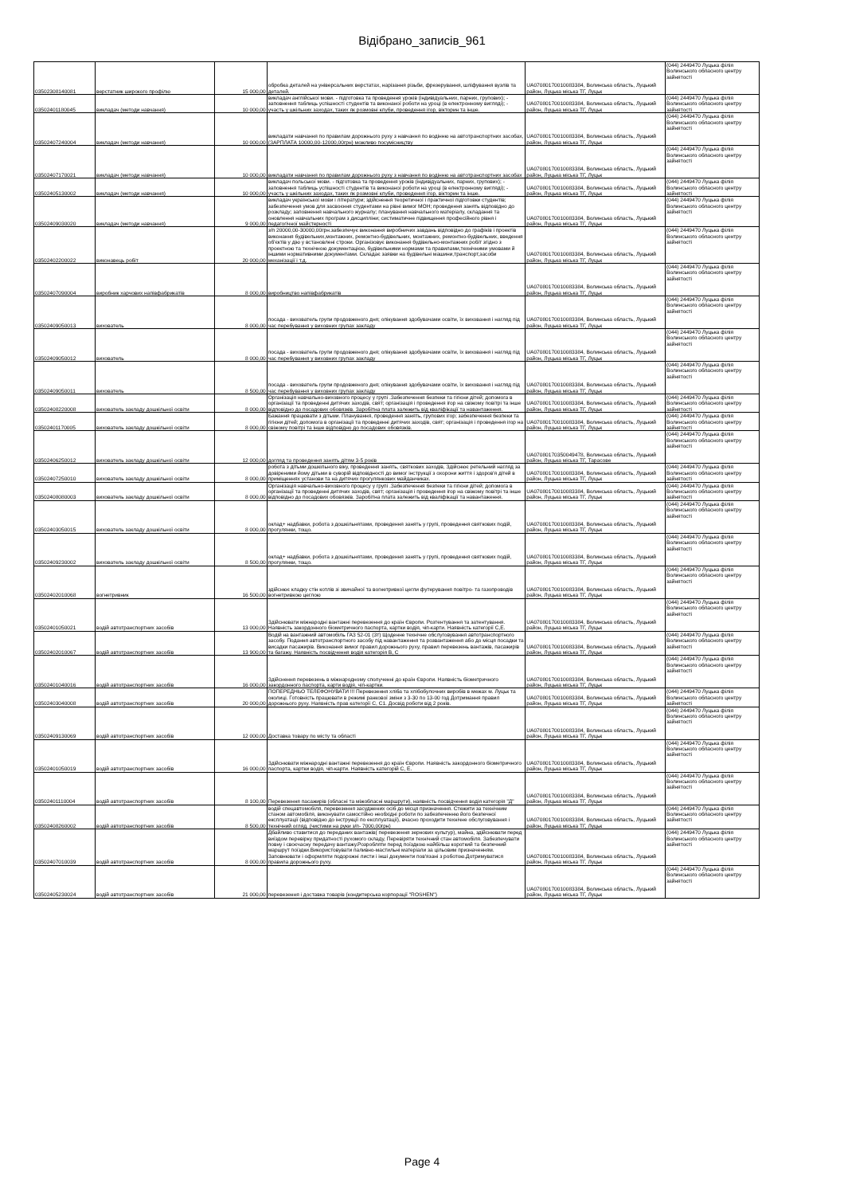Відібрано_записів_961
| 03502308140081 | верстатник широкого профілю | 15 000,00 | обробка деталей на універсальних верстатах, нарізання різьби, фрезерування, шліфування вузлів та деталей. | UA07080170010083384, Волинська область, Луцький район, Луцька міська ТГ, Луцьк | (044) 2449470 Луцька філія Волинського обласного центру зайнятості |
| 03502401180045 | викладач (методи навчання) | 10 000,00 | викладач англійської мови. - підготовка та проведення уроків (індивідуальних, парних, групових); - заповнення таблиць успішності студентів та виконаної роботи на уроці (в електронному вигляді); - участь у шкільних заходах, таких як розмовні клуби, проведення ігор, вікторин та інше. | UA07080170010083384, Волинська область, Луцький район, Луцька міська ТГ, Луцьк | (044) 2449470 Луцька філія Волинського обласного центру зайнятості |
| 03502407240004 | викладач (методи навчання) | 10 000,00 | викладати навчання по правилам дорожнього руху з навчання по водінню на автотранспортних засобах, (ЗАРПЛАТА 10000,00-12000,00грн) можливо посумісництву | UA07080170010083384, Волинська область, Луцький район, Луцька міська ТГ, Луцьк | (044) 2449470 Луцька філія Волинського обласного центру зайнятості |
| 03502407170021 | викладач (методи навчання) | 10 000,00 | викладати навчання по правилам дорожнього руху з навчання по водінню на автотранспортних засобах | UA07080170010083384, Волинська область, Луцький район, Луцька міська ТГ, Луцьк | (044) 2449470 Луцька філія Волинського обласного центру зайнятості |
| 03502405130002 | викладач (методи навчання) | 10 000,00 | викладач польської мови. - підготовка та проведення уроків (індивідуальних, парних, групових); - заповнення таблиць успішності студентів та виконаної роботи на уроці (в електронному вигляді); - участь у шкільних заходах, таких як розмовні клуби, проведення ігор, вікторин та інше. | UA07080170010083384, Волинська область, Луцький район, Луцька міська ТГ, Луцьк | (044) 2449470 Луцька філія Волинського обласного центру зайнятості |
| 03502409030020 | викладач (методи навчання) | 9 000,00 | викладач української мови і літератури; здійснення теоретичної і практичної підготовки студентів; забезпечення умов для засвоєння студентами на рівні вимог МОН; проведення занять відповідно до розкладу; заповнення навчального журналу; планування навчального матеріалу, складання та оновлення навчальних програм з дисципліни; систиматичне підвищення професійного рівня і педагогічної майстерності | UA07080170010083384, Волинська область, Луцький район, Луцька міська ТГ, Луцьк | (044) 2449470 Луцька філія Волинського обласного центру зайнятості |
| 03502402200022 | виконавець робіт | 20 000,00 | з/п 20000,00-30000,00грн.забезпечує виконання виробничих завдань відповідно до графіків і проектів виконання будівельних,монтажних, ремонтно-будівельних, монтажних, ремонтно-будівельних, введення об'єктів у дію у встановлені строки. Організовує виконання будівельно-монтажних робіт згідно з проектною та технічною документацією, будівельними нормами та правилами,технічними умовами й іншими нормативними документами. Складає заявки на будівельні машини,транспорт,засоби механізації і т.д. | UA07080170010083384, Волинська область, Луцький район, Луцька міська ТГ, Луцьк | (044) 2449470 Луцька філія Волинського обласного центру зайнятості |
| 03502407090004 | виробник харчових напівфабрикатів | 8 000,00 | виробництво напівфабрикатів | UA07080170010083384, Волинська область, Луцький район, Луцька міська ТГ, Луцьк | (044) 2449470 Луцька філія Волинського обласного центру зайнятості |
| 03502409050013 | вихователь | 8 000,00 | посада - вихователь групи продовженого дня; опікування здобувачами освіти, їх виховання і нагляд під час перебування у виховних групах закладу | UA07080170010083384, Волинська область, Луцький район, Луцька міська ТГ, Луцьк | (044) 2449470 Луцька філія Волинського обласного центру зайнятості |
| 03502409050012 | вихователь | 8 000,00 | посада - вихователь групи продовженого дня; опікування здобувачами освіти, їх виховання і нагляд під час перебування у виховних групах закладу | UA07080170010083384, Волинська область, Луцький район, Луцька міська ТГ, Луцьк | (044) 2449470 Луцька філія Волинського обласного центру зайнятості |
| 03502409050011 | вихователь | 8 500,00 | посада - вихователь групи продовженого дня; опікування здобувачами освіти, їх виховання і нагляд під час перебування у виховних групах закладу | UA07080170010083384, Волинська область, Луцький район, Луцька міська ТГ, Луцьк | (044) 2449470 Луцька філія Волинського обласного центру зайнятості |
| 03502408220008 | вихователь закладу дошкільної освіти | 8 000,00 | Організація навчально-виховного процесу у групі .Забезпечення безпеки та гігієни дітей; допомога в організації та проведенні дитячих заходів, свят; організація і проведення ігор на свіжому повітрі та інше відповідно до посадових обовязків. Заробітна плата залежить від кваліфікації та навантаження. | UA07080170010083384, Волинська область, Луцький район, Луцька міська ТГ, Луцьк | (044) 2449470 Луцька філія Волинського обласного центру зайнятості |
| 03502401170005 | вихователь закладу дошкільної освіти | 8 000,00 | Бажання працювати з дітьми. Планування, проведення занять, групових ігор; забезпечення безпеки та гігієни дітей; допомога в організації та проведенні дитячих заходів, свят; організація і проведення ігор на свіжому повітрі та інше відповідно до посадових обовязків. | UA07080170010083384, Волинська область, Луцький район, Луцька міська ТГ, Луцьк | (044) 2449470 Луцька філія Волинського обласного центру зайнятості |
| 03502406250012 | вихователь закладу дошкільної освіти | 12 000,00 | догляд та проведення занять дітям 3-5 років | UA07080170350049478, Волинська область, Луцький район, Луцька міська ТГ, Тарасове | (044) 2449470 Луцька філія Волинського обласного центру зайнятості |
| 03502407250010 | вихователь закладу дошкільної освіти | 8 000,00 | робота з дітьми дошкільного віку, проведення занять, святкових заходів, Здійснює ретельний нагляд за довіреними йому дітьми в суворій відповідності до вимог інструкції з охорони життя і здоров'я дітей в приміщеннях установи та на дитячих прогулянкових майданчиках. | UA07080170010083384, Волинська область, Луцький район, Луцька міська ТГ, Луцьк | (044) 2449470 Луцька філія Волинського обласного центру зайнятості |
| 03502408080003 | вихователь закладу дошкільної освіти | 8 000,00 | Організація навчально-виховного процесу у групі .Забезпечення безпеки та гігієни дітей; допомога в організації та проведенні дитячих заходів, свят; організація і проведення ігор на свіжому повітрі та інше відповідно до посадових обовязків. Заробітна плата залежить від кваліфікації та навантаження. | UA07080170010083384, Волинська область, Луцький район, Луцька міська ТГ, Луцьк | (044) 2449470 Луцька філія Волинського обласного центру зайнятості |
| 03502403050015 | вихователь закладу дошкільної освіти | 8 000,00 | оклад+ надбавки, робота з дошкільнятами, проведення занять у групі, проведення святкових подій, прогулянки, тощо. | UA07080170010083384, Волинська область, Луцький район, Луцька міська ТГ, Луцьк | (044) 2449470 Луцька філія Волинського обласного центру зайнятості |
| 03502409230002 | вихователь закладу дошкільної освіти | 8 500,00 | оклад+ надбавки, робота з дошкільнятами, проведення занять у групі, проведення святкових подій, прогулянки, тощо. | UA07080170010083384, Волинська область, Луцький район, Луцька міська ТГ, Луцьк | (044) 2449470 Луцька філія Волинського обласного центру зайнятості |
| 03502402010068 | вогнетривник | 16 500,00 | здійснює кладку стін котлів зі звичайної та вогнетривкої цегли футерування повітро- та газопроводів вогнетривкою цеглою | UA07080170010083384, Волинська область, Луцький район, Луцька міська ТГ, Луцьк | (044) 2449470 Луцька філія Волинського обласного центру зайнятості |
| 03502401050021 | водій автотранспортних засобів | 13 000,00 | Здійснювати міжнародні вантажні перевезення до країн Європи. Розтентування та затентування. Наявність закордонного біометричного паспорта, картки водія, чіп-карти. Наявність категорії С,Е. | UA07080170010083384, Волинська область, Луцький район, Луцька міська ТГ, Луцьк | (044) 2449470 Луцька філія Волинського обласного центру зайнятості |
| 03502402010067 | водій автотранспортних засобів | 13 900,00 | Водій на вантажний автомобіль ГАЗ 52-01 (3т) Щоденне технічне обслуговування автотранспортного засобу. Подання автотранспортного засобу під навантаження та розвантаження або до місця посадки та висадки пасажирів. Виконання вимог правил дорожнього руху, правил перевезень вантажів, пасажирів та багажу. Наявність посвідчення водія категорія В, С | UA07080170010083384, Волинська область, Луцький район, Луцька міська ТГ, Луцьк | (044) 2449470 Луцька філія Волинського обласного центру зайнятості |
| 03502401040016 | водій автотранспортних засобів | 16 000,00 | Здійснення перевезень в міжнародному сполученні до країн Європи. Наявність біометричного закордонного паспорта, карти водія, чіп-картки. | UA07080170010083384, Волинська область, Луцький район, Луцька міська ТГ, Луцьк | (044) 2449470 Луцька філія Волинського обласного центру зайнятості |
| 03502403040008 | водій автотранспортних засобів | 20 000,00 | ПОПЕРЕДНЬО ТЕЛЕФОНУВАТИ !!! Перевезення хліба та хлібобулочних виробів в межах м. Луцьк та околиці. Готовність працювати в режимі ранкової зміни з 3-30 по 13-00 год Дотримання правил дорожнього руху. Наявність прав категорії С, С1. Досвід роботи від 2 років. | UA07080170010083384, Волинська область, Луцький район, Луцька міська ТГ, Луцьк | (044) 2449470 Луцька філія Волинського обласного центру зайнятості |
| 03502409130069 | водій автотранспортних засобів | 12 000,00 | Доставка товару по місту та області | UA07080170010083384, Волинська область, Луцький район, Луцька міська ТГ, Луцьк | (044) 2449470 Луцька філія Волинського обласного центру зайнятості |
| 03502401050019 | водій автотранспортних засобів | 16 000,00 | Здійснювати міжнародні вантажні перевезення до країн Європи. Наявність закордонного біометричного паспорта, картки водія, чіп-карти. Наявність категорій С, Е. | UA07080170010083384, Волинська область, Луцький район, Луцька міська ТГ, Луцьк | (044) 2449470 Луцька філія Волинського обласного центру зайнятості |
| 03502401110004 | водій автотранспортних засобів | 8 100,00 | Перевезення пасажирів (обласні та міжобласні маршрути), наявність посвідчення водія категорія "Д" | UA07080170010083384, Волинська область, Луцький район, Луцька міська ТГ, Луцьк | (044) 2449470 Луцька філія Волинського обласного центру зайнятості |
| 03502408260002 | водій автотранспортних засобів | 8 500,00 | водій спецавтомобіля, перевезення засуджених осіб до місця призначення. Стежити за технічним станом автомобіля, виконувати самостійно необхідні роботи по забезпеченню його безпечної експлуатації (відповідно до інструкції по експлуатації), вчасно проходити технічне обслуговування і технічний огляд. (чистими на руки з/п- 7000,00грн) | UA07080170010083384, Волинська область, Луцький район, Луцька міська ТГ, Луцьк | (044) 2449470 Луцька філія Волинського обласного центру зайнятості |
| 03502407010039 | водій автотранспортних засобів | 8 000,00 | Дбайливо ставитися до переданих вантажів( перевезення зернових культур), майна, здійснювати перед виїздом перевірку придатності рухомого складу, Перевіряти технічний стан автомобіля. Забезпечувати повну і своєчасну передачу вантажу.Розробляти перед поїздкою найбільш короткий та безпечний маршрут поїздки.Використовувати паливно-мастильні матеріали за цільовим призначенням. Заповнювати і оформляти подорожні листи і інші документи пов'язані з роботою.Дотримуватися правила дорожнього руху. | UA07080170010083384, Волинська область, Луцький район, Луцька міська ТГ, Луцьк | (044) 2449470 Луцька філія Волинського обласного центру зайнятості |
| 03502405230024 | водій автотранспортних засобів | 21 000,00 | перевезення і доставка товарів (кондитерська корпорації "ROSHEN") | UA07080170010083384, Волинська область, Луцький район, Луцька міська ТГ, Луцьк | (044) 2449470 Луцька філія Волинського обласного центру зайнятості |
Page 4